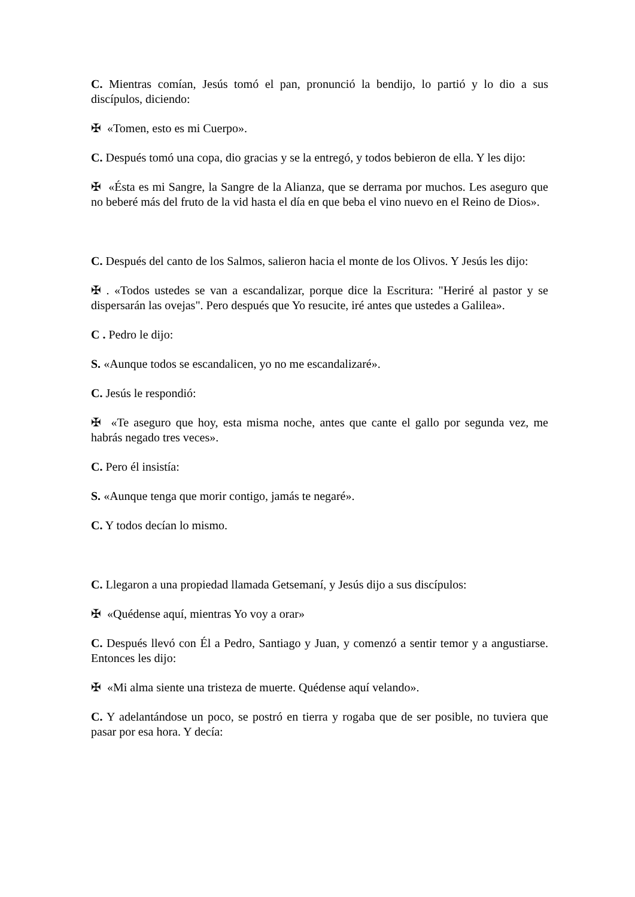C. Mientras comían, Jesús tomó el pan, pronunció la bendijo, lo partió y lo dio a sus discípulos, diciendo:
✠ «Tomen, esto es mi Cuerpo».
C. Después tomó una copa, dio gracias y se la entregó, y todos bebieron de ella. Y les dijo:
✠ «Ésta es mi Sangre, la Sangre de la Alianza, que se derrama por muchos. Les aseguro que no beberé más del fruto de la vid hasta el día en que beba el vino nuevo en el Reino de Dios».
C. Después del canto de los Salmos, salieron hacia el monte de los Olivos. Y Jesús les dijo:
✠ . «Todos ustedes se van a escandalizar, porque dice la Escritura: "Heriré al pastor y se dispersarán las ovejas". Pero después que Yo resucite, iré antes que ustedes a Galilea».
C . Pedro le dijo:
S. «Aunque todos se escandalicen, yo no me escandalizaré».
C. Jesús le respondió:
✠ «Te aseguro que hoy, esta misma noche, antes que cante el gallo por segunda vez, me habrás negado tres veces».
C. Pero él insistía:
S. «Aunque tenga que morir contigo, jamás te negaré».
C. Y todos decían lo mismo.
C. Llegaron a una propiedad llamada Getsemaní, y Jesús dijo a sus discípulos:
✠ «Quédense aquí, mientras Yo voy a orar»
C. Después llevó con Él a Pedro, Santiago y Juan, y comenzó a sentir temor y a angustiarse. Entonces les dijo:
✠ «Mi alma siente una tristeza de muerte. Quédense aquí velando».
C. Y adelantándose un poco, se postró en tierra y rogaba que de ser posible, no tuviera que pasar por esa hora. Y decía: